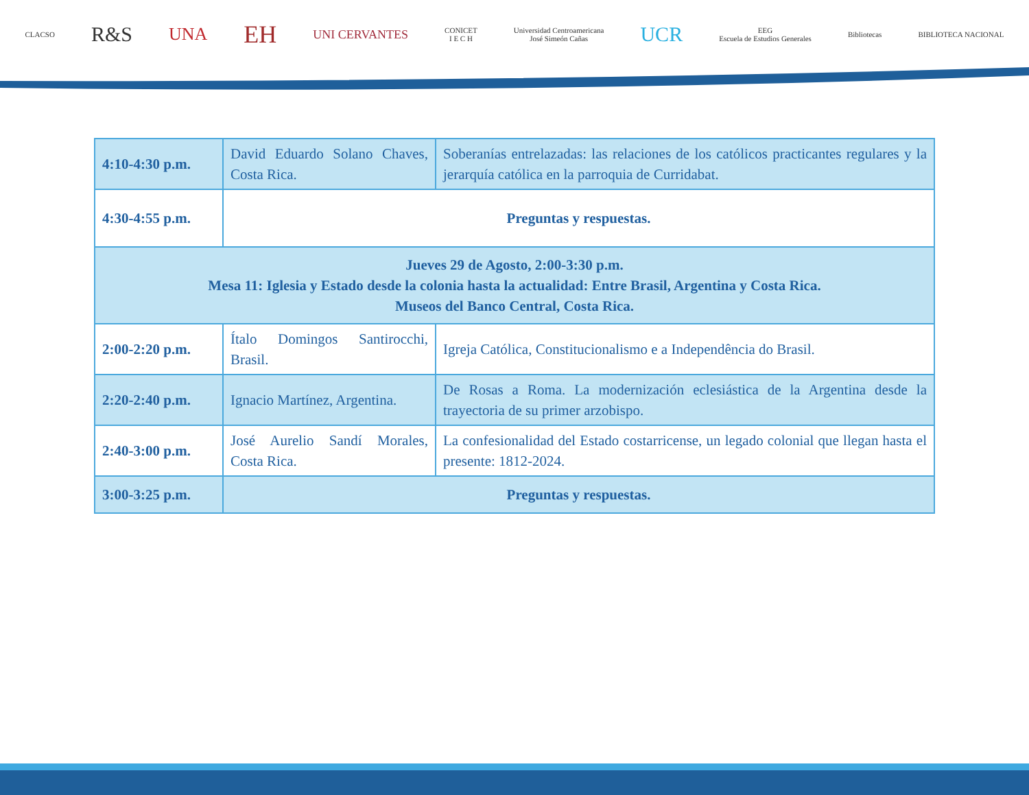CLACSO R&S UNA EH UNI CERVANTES CONICET
I E C H Universidad Centroamericana
José Simeón Cañas UCR EEG
Escuela de Estudios Generales Bibliotecas BIBLIOTECA NACIONAL
| 4:10-4:30 p.m. | David Eduardo Solano Chaves, Costa Rica. | Soberanías entrelazadas: las relaciones de los católicos practicantes regulares y la jerarquía católica en la parroquia de Curridabat. |
| 4:30-4:55 p.m. | Preguntas y respuestas. | |
| Jueves 29 de Agosto, 2:00-3:30 p.m. Mesa 11: Iglesia y Estado desde la colonia hasta la actualidad: Entre Brasil, Argentina y Costa Rica. Museos del Banco Central, Costa Rica. | | |
| 2:00-2:20 p.m. | Ítalo Domingos Santirocchi, Brasil. | Igreja Católica, Constitucionalismo e a Independência do Brasil. |
| 2:20-2:40 p.m. | Ignacio Martínez, Argentina. | De Rosas a Roma. La modernización eclesiástica de la Argentina desde la trayectoria de su primer arzobispo. |
| 2:40-3:00 p.m. | José Aurelio Sandí Morales, Costa Rica. | La confesionalidad del Estado costarricense, un legado colonial que llegan hasta el presente: 1812-2024. |
| 3:00-3:25 p.m. | Preguntas y respuestas. | |